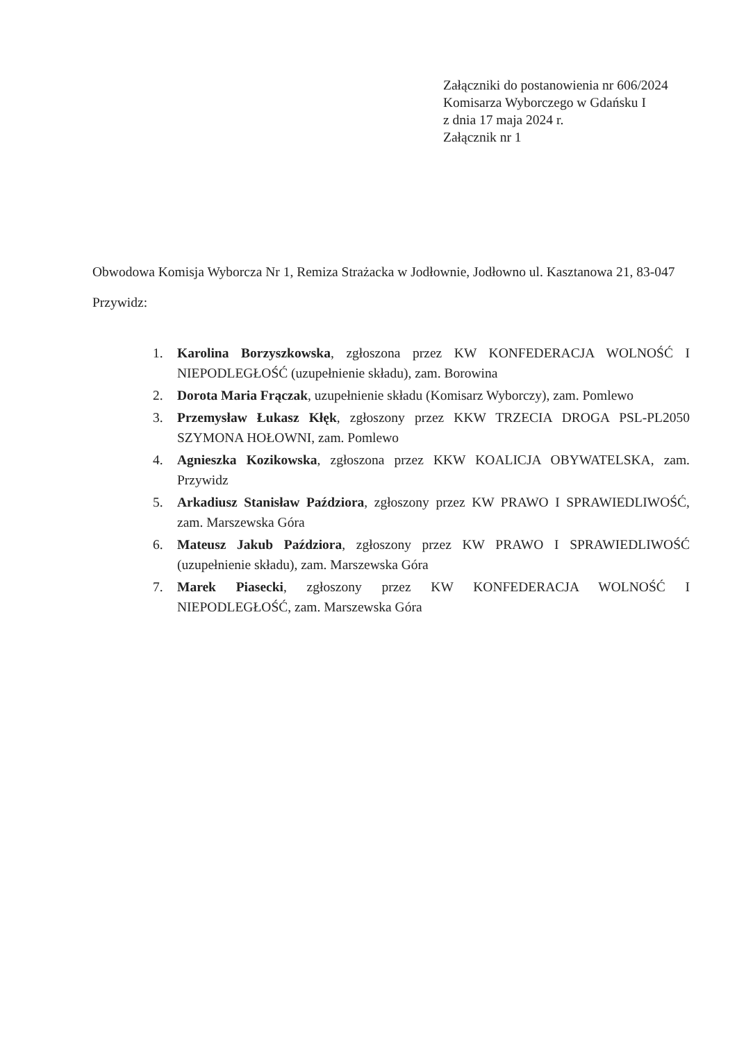Załączniki do postanowienia nr 606/2024
Komisarza Wyborczego w Gdańsku I
z dnia 17 maja 2024 r.
Załącznik nr 1
Obwodowa Komisja Wyborcza Nr 1, Remiza Strażacka w Jodłownie, Jodłowno ul. Kasztanowa 21, 83-047 Przywidz:
1. Karolina Borzyszkowska, zgłoszona przez KW KONFEDERACJA WOLNOŚĆ I NIEPODLEGŁOŚĆ (uzupełnienie składu), zam. Borowina
2. Dorota Maria Frączak, uzupełnienie składu (Komisarz Wyborczy), zam. Pomlewo
3. Przemysław Łukasz Kłęk, zgłoszony przez KKW TRZECIA DROGA PSL-PL2050 SZYMONA HOŁOWNI, zam. Pomlewo
4. Agnieszka Kozikowska, zgłoszona przez KKW KOALICJA OBYWATELSKA, zam. Przywidz
5. Arkadiusz Stanisław Paździora, zgłoszony przez KW PRAWO I SPRAWIEDLIWOŚĆ, zam. Marszewska Góra
6. Mateusz Jakub Paździora, zgłoszony przez KW PRAWO I SPRAWIEDLIWOŚĆ (uzupełnienie składu), zam. Marszewska Góra
7. Marek Piasecki, zgłoszony przez KW KONFEDERACJA WOLNOŚĆ I NIEPODLEGŁOŚĆ, zam. Marszewska Góra